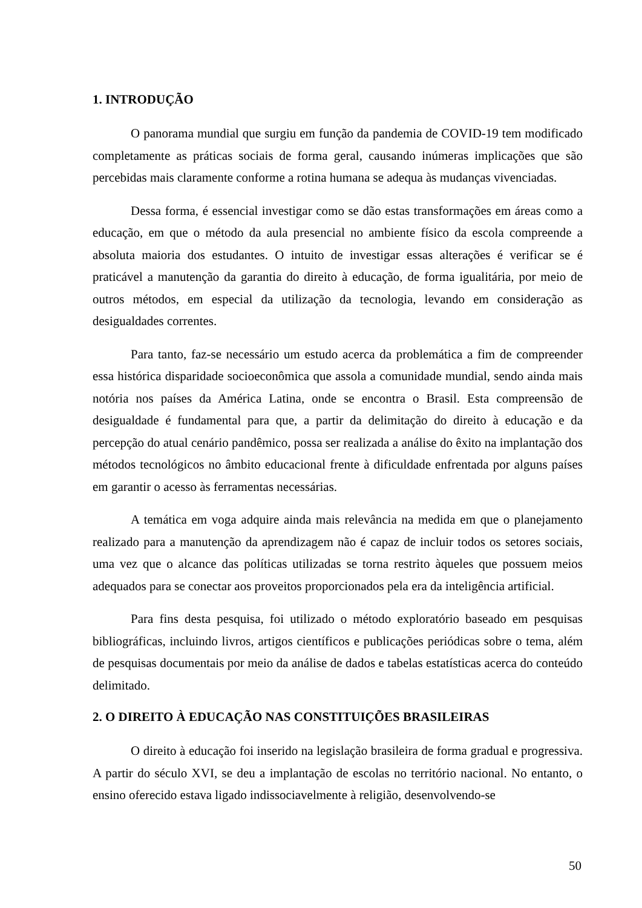1. INTRODUÇÃO
O panorama mundial que surgiu em função da pandemia de COVID-19 tem modificado completamente as práticas sociais de forma geral, causando inúmeras implicações que são percebidas mais claramente conforme a rotina humana se adequa às mudanças vivenciadas.
Dessa forma, é essencial investigar como se dão estas transformações em áreas como a educação, em que o método da aula presencial no ambiente físico da escola compreende a absoluta maioria dos estudantes. O intuito de investigar essas alterações é verificar se é praticável a manutenção da garantia do direito à educação, de forma igualitária, por meio de outros métodos, em especial da utilização da tecnologia, levando em consideração as desigualdades correntes.
Para tanto, faz-se necessário um estudo acerca da problemática a fim de compreender essa histórica disparidade socioeconômica que assola a comunidade mundial, sendo ainda mais notória nos países da América Latina, onde se encontra o Brasil. Esta compreensão de desigualdade é fundamental para que, a partir da delimitação do direito à educação e da percepção do atual cenário pandêmico, possa ser realizada a análise do êxito na implantação dos métodos tecnológicos no âmbito educacional frente à dificuldade enfrentada por alguns países em garantir o acesso às ferramentas necessárias.
A temática em voga adquire ainda mais relevância na medida em que o planejamento realizado para a manutenção da aprendizagem não é capaz de incluir todos os setores sociais, uma vez que o alcance das políticas utilizadas se torna restrito àqueles que possuem meios adequados para se conectar aos proveitos proporcionados pela era da inteligência artificial.
Para fins desta pesquisa, foi utilizado o método exploratório baseado em pesquisas bibliográficas, incluindo livros, artigos científicos e publicações periódicas sobre o tema, além de pesquisas documentais por meio da análise de dados e tabelas estatísticas acerca do conteúdo delimitado.
2. O DIREITO À EDUCAÇÃO NAS CONSTITUIÇÕES BRASILEIRAS
O direito à educação foi inserido na legislação brasileira de forma gradual e progressiva. A partir do século XVI, se deu a implantação de escolas no território nacional. No entanto, o ensino oferecido estava ligado indissociavelmente à religião, desenvolvendo-se
50